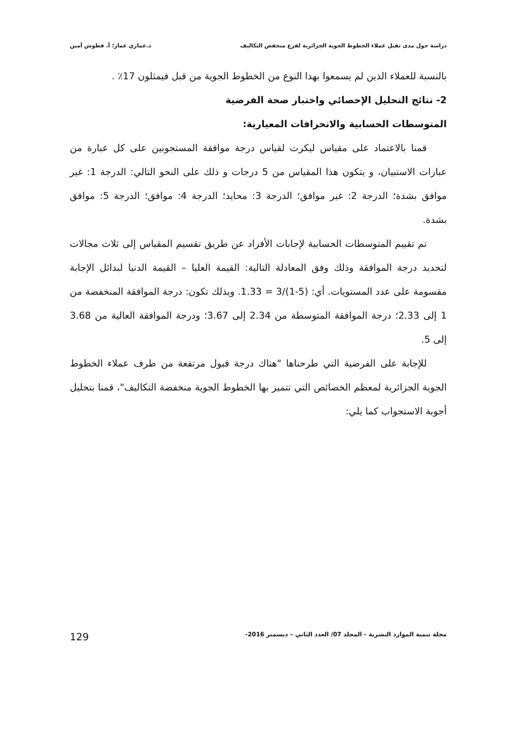دراسة حول مدى تقبل عملاء الخطوط الجوية الجزائرية لفرع منخفض التكاليف د.عماري عمار؛ أ. قطوش أمين
بالنسبة للعملاء الذين لم يسمعوا بهذا النوع من الخطوط الجوية من قبل فيمثلون 17٪ .
2- نتائج التحليل الإحصائي واختبار صحة الفرضية
المتوسطات الحسابية والانحرافات المعيارية:
قمنا بالاعتماد على مقياس ليكرت لقياس درجة موافقة المستجوبين على كل عبارة من عبارات الاستبيان، و يتكون هذا المقياس من 5 درجات و ذلك على النحو التالي: الدرجة 1: غير موافق بشدة؛ الدرجة 2: غير موافق؛ الدرجة 3: محايد؛ الدرجة 4: موافق؛ الدرجة 5: موافق بشدة.
تم تقييم المتوسطات الحسابية لإجابات الأفراد عن طريق تقسيم المقياس إلى ثلاث مجالات لتحديد درجة الموافقة وذلك وفق المعادلة التالية: القيمة العليا – القيمة الدنيا لبدائل الإجابة مقسومة على عدد المستويات. أي: (5-1)/3 = 1.33. وبذلك تكون: درجة الموافقة المنخفضة من 1 إلى 2.33؛ درجة الموافقة المتوسطة من 2.34 إلى 3.67؛ ودرجة الموافقة العالية من 3.68 إلى 5.
للإجابة على الفرضية التي طرحناها "هناك درجة قبول مرتفعة من طرف عملاء الخطوط الجوية الجزائرية لمعظم الخصائص التي تتميز بها الخطوط الجوية منخفضة التكاليف"، قمنا بتحليل أجوبة الاستجواب كما يلي:
مجلة تنمية الموارد البشرية - المجلد 07/ العدد الثاني – ديسمبر 2016- 129